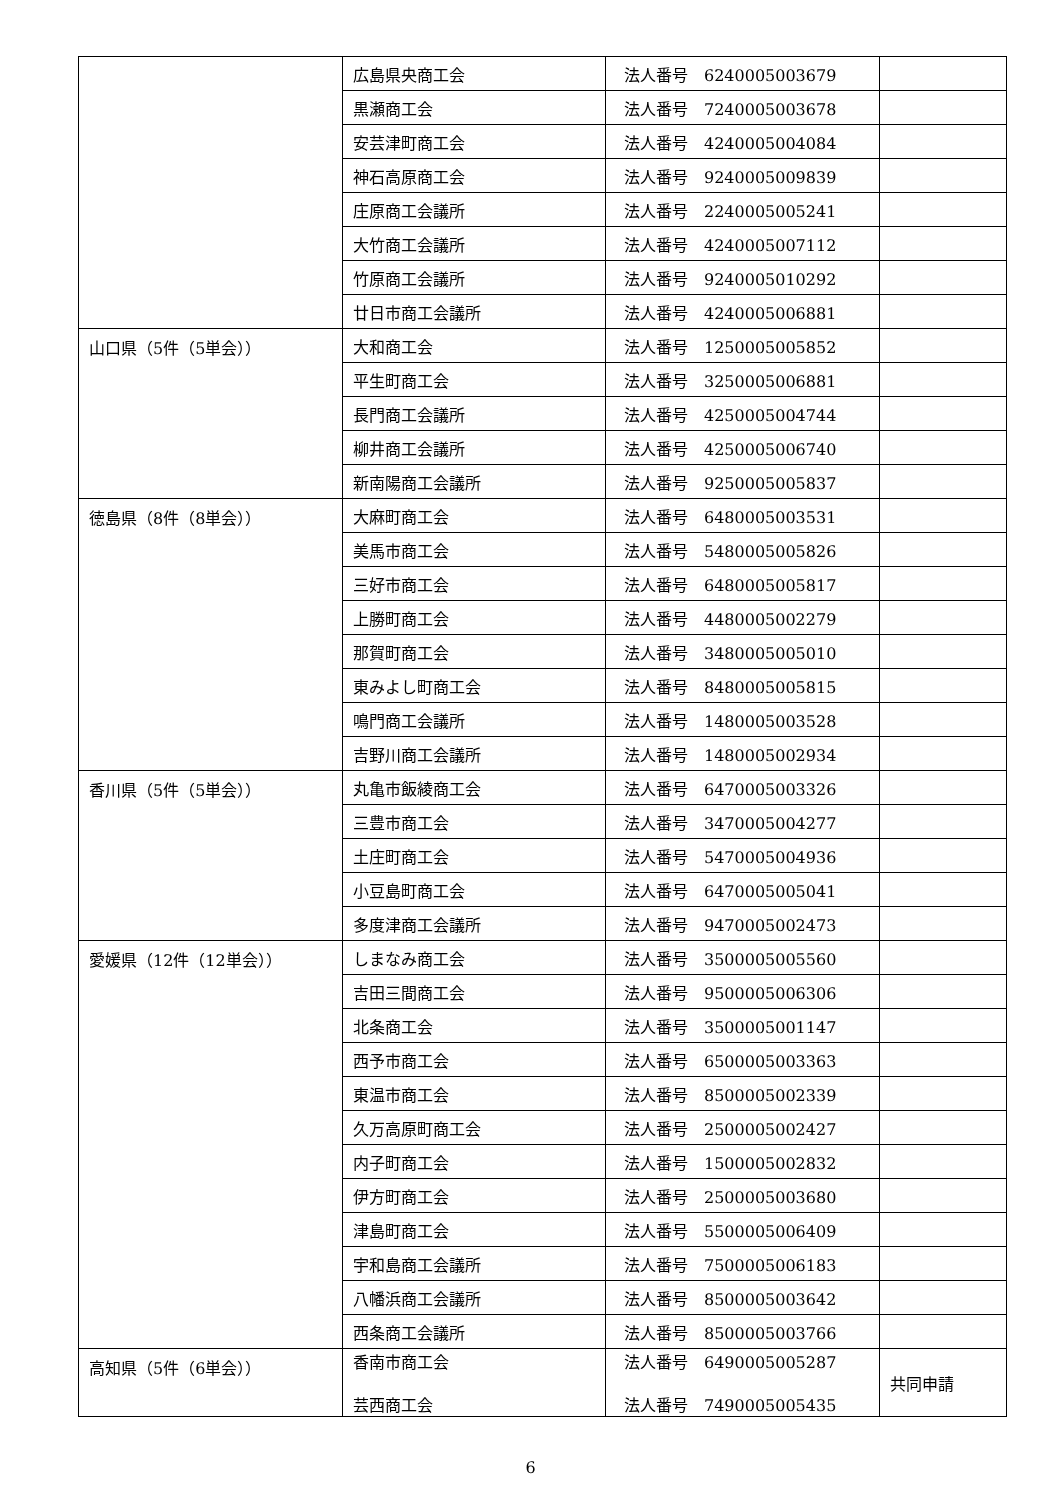| | 広島県央商工会 | 法人番号 6240005003679 | |
| | 黒瀬商工会 | 法人番号 7240005003678 | |
| | 安芸津町商工会 | 法人番号 4240005004084 | |
| | 神石高原商工会 | 法人番号 9240005009839 | |
| | 庄原商工会議所 | 法人番号 2240005005241 | |
| | 大竹商工会議所 | 法人番号 4240005007112 | |
| | 竹原商工会議所 | 法人番号 9240005010292 | |
| | 廿日市商工会議所 | 法人番号 4240005006881 | |
| 山口県（5件（5単会）） | 大和商工会 | 法人番号 1250005005852 | |
| | 平生町商工会 | 法人番号 3250005006881 | |
| | 長門商工会議所 | 法人番号 4250005004744 | |
| | 柳井商工会議所 | 法人番号 4250005006740 | |
| | 新南陽商工会議所 | 法人番号 9250005005837 | |
| 徳島県（8件（8単会）） | 大麻町商工会 | 法人番号 6480005003531 | |
| | 美馬市商工会 | 法人番号 5480005005826 | |
| | 三好市商工会 | 法人番号 6480005005817 | |
| | 上勝町商工会 | 法人番号 4480005002279 | |
| | 那賀町商工会 | 法人番号 3480005005010 | |
| | 東みよし町商工会 | 法人番号 8480005005815 | |
| | 鳴門商工会議所 | 法人番号 1480005003528 | |
| | 吉野川商工会議所 | 法人番号 1480005002934 | |
| 香川県（5件（5単会）） | 丸亀市飯綾商工会 | 法人番号 6470005003326 | |
| | 三豊市商工会 | 法人番号 3470005004277 | |
| | 土庄町商工会 | 法人番号 5470005004936 | |
| | 小豆島町商工会 | 法人番号 6470005005041 | |
| | 多度津商工会議所 | 法人番号 9470005002473 | |
| 愛媛県（12件（12単会）） | しまなみ商工会 | 法人番号 3500005005560 | |
| | 吉田三間商工会 | 法人番号 9500005006306 | |
| | 北条商工会 | 法人番号 3500005001147 | |
| | 西予市商工会 | 法人番号 6500005003363 | |
| | 東温市商工会 | 法人番号 8500005002339 | |
| | 久万高原町商工会 | 法人番号 2500005002427 | |
| | 内子町商工会 | 法人番号 1500005002832 | |
| | 伊方町商工会 | 法人番号 2500005003680 | |
| | 津島町商工会 | 法人番号 5500005006409 | |
| | 宇和島商工会議所 | 法人番号 7500005006183 | |
| | 八幡浜商工会議所 | 法人番号 8500005003642 | |
| | 西条商工会議所 | 法人番号 8500005003766 | |
| 高知県（5件（6単会）） | 香南市商工会 芸西商工会 | 法人番号 6490005005287 法人番号 7490005005435 | 共同申請 |
6